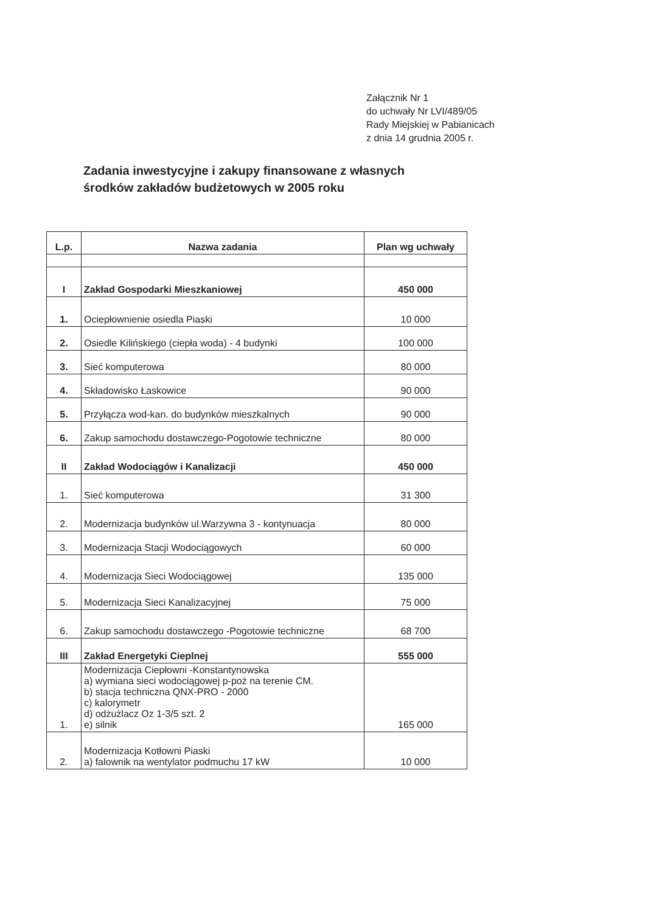Załącznik Nr 1
do uchwały Nr LVI/489/05
Rady Miejskiej w Pabianicach
z dnia 14 grudnia 2005 r.
Zadania inwestycyjne i zakupy finansowane z własnych
środków zakładów budżetowych w 2005 roku
| L.p. | Nazwa zadania | Plan wg uchwały |
| --- | --- | --- |
| I | Zakład Gospodarki Mieszkaniowej | 450 000 |
| 1. | Ociepłownienie osiedla Piaski | 10 000 |
| 2. | Osiedle Kilińskiego (ciepła woda) - 4 budynki | 100 000 |
| 3. | Sieć komputerowa | 80 000 |
| 4. | Składowisko Łaskowice | 90 000 |
| 5. | Przyłącza wod-kan. do budynków mieszkalnych | 90 000 |
| 6. | Zakup samochodu dostawczego-Pogotowie techniczne | 80 000 |
| II | Zakład Wodociągów i Kanalizacji | 450 000 |
| 1. | Sieć komputerowa | 31 300 |
| 2. | Modernizacja budynków ul.Warzywna 3 - kontynuacja | 80 000 |
| 3. | Modernizacja Stacji Wodociągowych | 60 000 |
| 4. | Modernizacja Sieci Wodociągowej | 135 000 |
| 5. | Modernizacja Sieci Kanalizacyjnej | 75 000 |
| 6. | Zakup samochodu dostawczego -Pogotowie techniczne | 68 700 |
| III | Zakład Energetyki Cieplnej | 555 000 |
| 1. | Modernizacja Ciepłowni -Konstantynowska a) wymiana sieci wodociągowej p-poż na terenie CM. b) stacja techniczna QNX-PRO - 2000 c) kalorymetr d) odżużlacz Oz 1-3/5 szt. 2 e) silnik | 165 000 |
| 2. | Modernizacja Kotłowni Piaski a) falownik na wentylator podmuchu 17 kW | 10 000 |